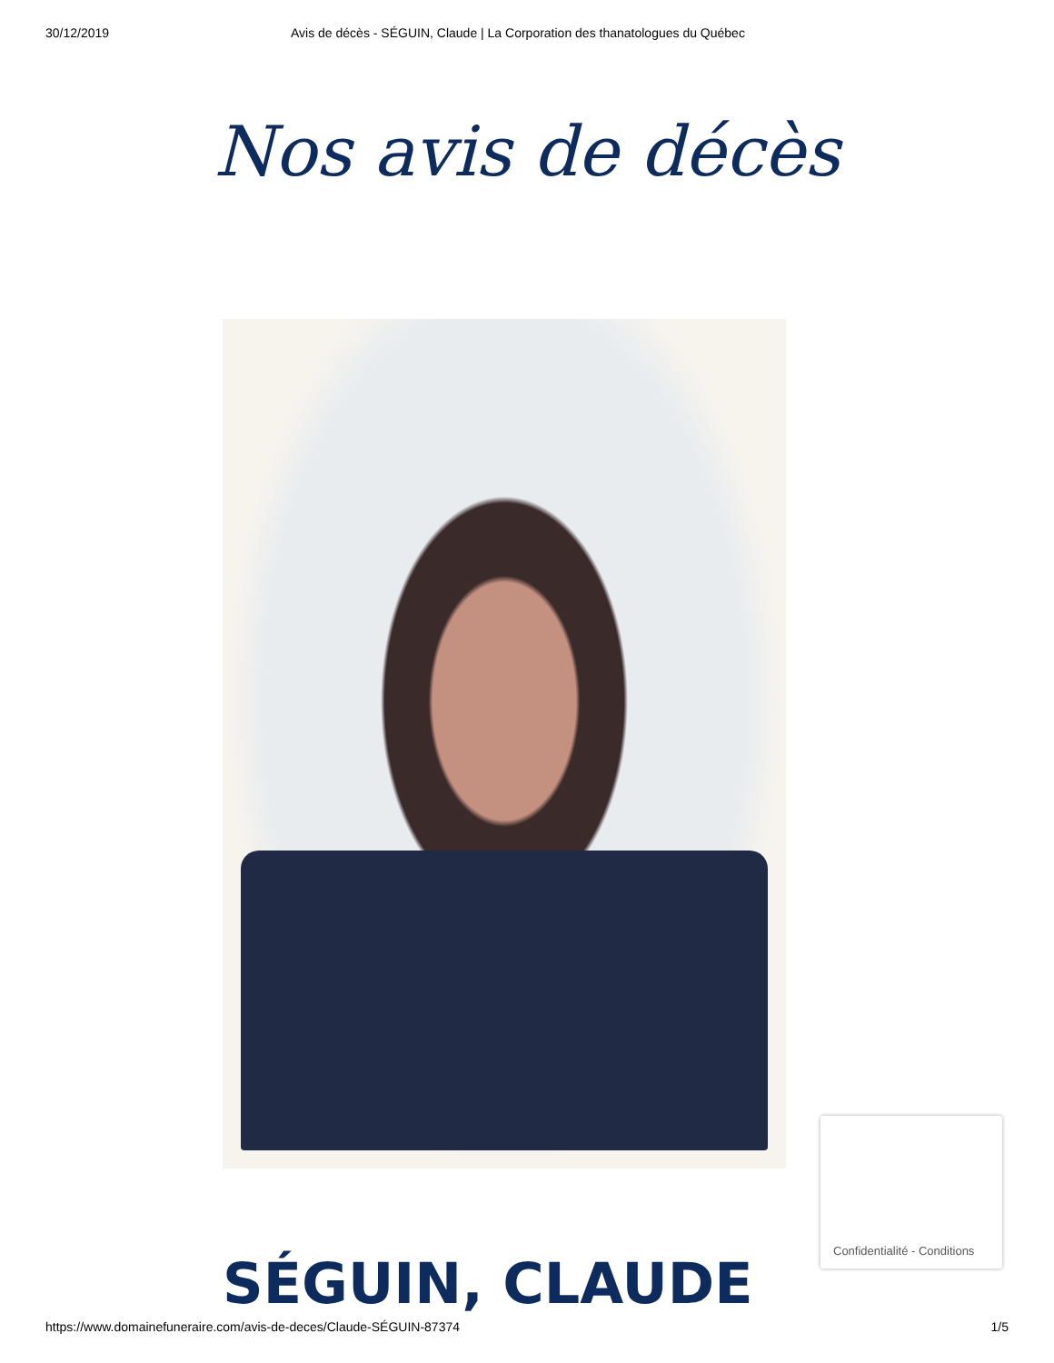30/12/2019 Avis de décès - SÉGUIN, Claude | La Corporation des thanatologues du Québec
Nos avis de décès
SÉGUIN, CLAUDE
Confidentialité - Conditions
https://www.domainefuneraire.com/avis-de-deces/Claude-SÉGUIN-87374 1/5